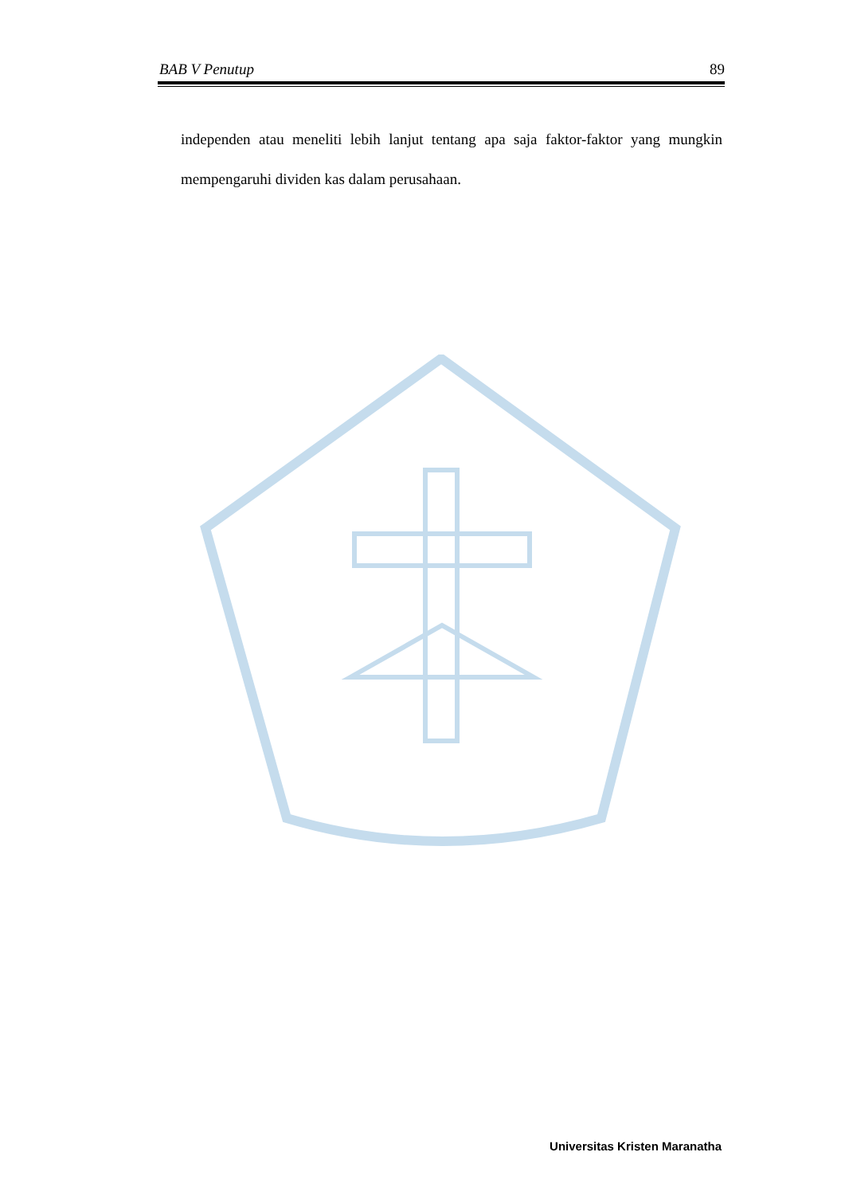BAB V Penutup 89
independen atau meneliti lebih lanjut tentang apa saja faktor-faktor yang mungkin mempengaruhi dividen kas dalam perusahaan.
Universitas Kristen Maranatha